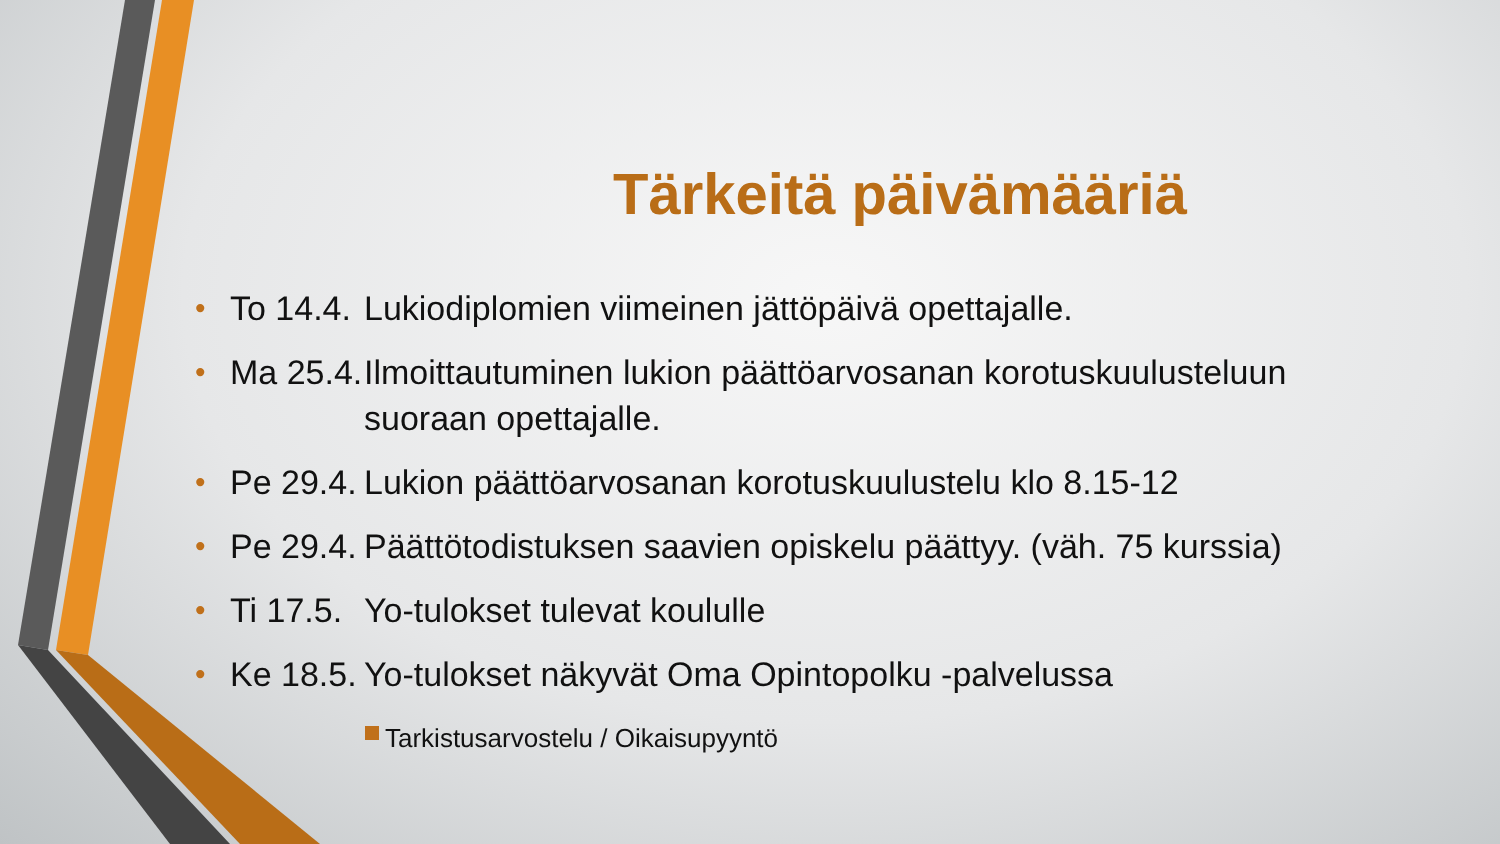Tärkeitä päivämääriä
• To 14.4. Lukiodiplomien viimeinen jättöpäivä opettajalle.
• Ma 25.4. Ilmoittautuminen lukion päättöarvosanan korotuskuulusteluun suoraan opettajalle.
• Pe 29.4. Lukion päättöarvosanan korotuskuulustelu klo 8.15-12
• Pe 29.4. Päättötodistuksen saavien opiskelu päättyy. (väh. 75 kurssia)
• Ti 17.5. Yo-tulokset tulevat koululle
• Ke 18.5. Yo-tulokset näkyvät Oma Opintopolku -palvelussa
Tarkistusarvostelu / Oikaisupyyntö